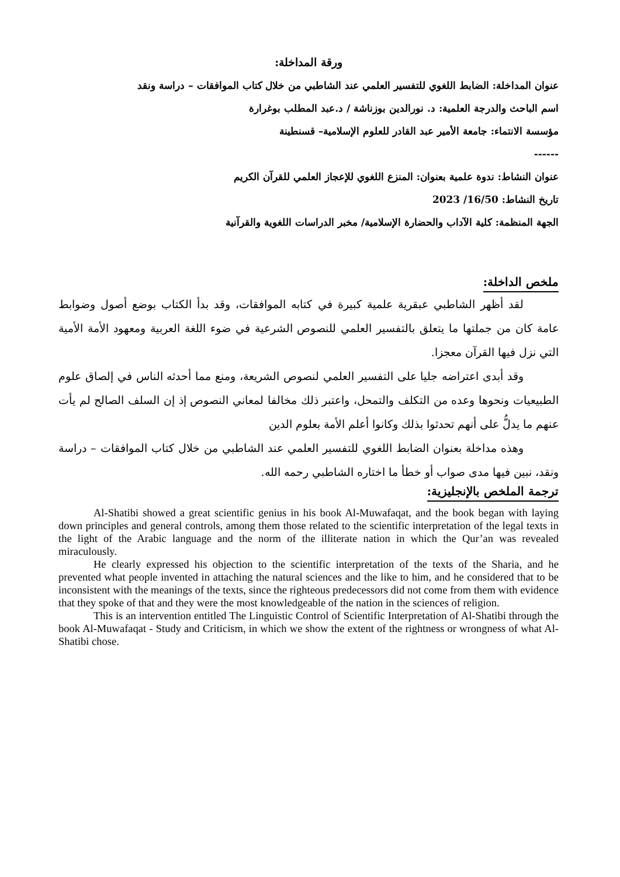ورقة المداخلة:
عنوان المداخلة: الضابط اللغوي للتفسير العلمي عند الشاطبي من خلال كتاب الموافقات – دراسة ونقد
اسم الباحث والدرجة العلمية: د. نورالدين بوزناشة / د.عبد المطلب بوغرارة
مؤسسة الانتماء: جامعة الأمير عبد القادر للعلوم الإسلامية– قسنطينة
------
عنوان النشاط: ندوة علمية بعنوان: المنزع اللغوي للإعجاز العلمي للقرآن الكريم
تاريخ النشاط: 16/50/ 2023
الجهة المنظمة: كلية الآداب والحضارة الإسلامية/ مخبر الدراسات اللغوية والقرآنية
ملخص الداخلة:
لقد أظهر الشاطبي عبقرية علمية كبيرة في كتابه الموافقات، وقد بدأ الكتاب بوضع أصول وضوابط عامة كان من جملتها ما يتعلق بالتفسير العلمي للنصوص الشرعية في ضوء اللغة العربية ومعهود الأمة الأمية التي نزل فيها القرآن معجزا.
وقد أبدى اعتراضه جليا على التفسير العلمي لنصوص الشريعة، ومنع مما أحدثه الناس في إلصاق علوم الطبيعيات ونحوها وعده من التكلف والتمحل، واعتبر ذلك مخالفا لمعاني النصوص إذ إن السلف الصالح لم يأت عنهم ما يدلُّ على أنهم تحدثوا بذلك وكانوا أعلم الأمة بعلوم الدين
وهذه مداخلة بعنوان الضابط اللغوي للتفسير العلمي عند الشاطبي من خلال كتاب الموافقات – دراسة ونقد، نبين فيها مدى صواب أو خطأ ما اختاره الشاطبي رحمه الله.
ترجمة الملخص بالإنجليزية:
Al-Shatibi showed a great scientific genius in his book Al-Muwafaqat, and the book began with laying down principles and general controls, among them those related to the scientific interpretation of the legal texts in the light of the Arabic language and the norm of the illiterate nation in which the Qur’an was revealed miraculously.
He clearly expressed his objection to the scientific interpretation of the texts of the Sharia, and he prevented what people invented in attaching the natural sciences and the like to him, and he considered that to be inconsistent with the meanings of the texts, since the righteous predecessors did not come from them with evidence that they spoke of that and they were the most knowledgeable of the nation in the sciences of religion.
This is an intervention entitled The Linguistic Control of Scientific Interpretation of Al-Shatibi through the book Al-Muwafaqat - Study and Criticism, in which we show the extent of the rightness or wrongness of what Al-Shatibi chose.